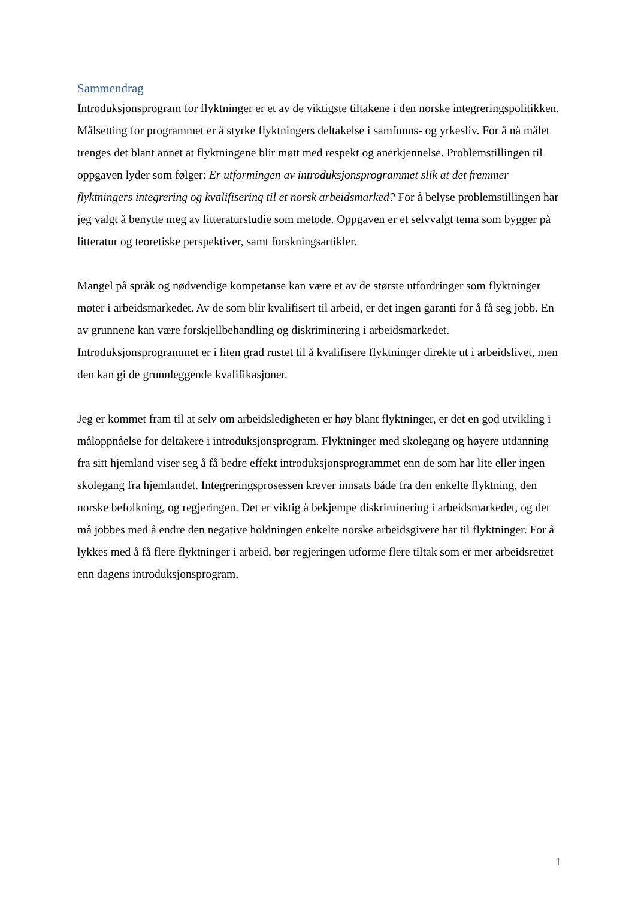Sammendrag
Introduksjonsprogram for flyktninger er et av de viktigste tiltakene i den norske integreringspolitikken. Målsetting for programmet er å styrke flyktningers deltakelse i samfunns- og yrkesliv. For å nå målet trenges det blant annet at flyktningene blir møtt med respekt og anerkjennelse. Problemstillingen til oppgaven lyder som følger: Er utformingen av introduksjonsprogrammet slik at det fremmer flyktningers integrering og kvalifisering til et norsk arbeidsmarked? For å belyse problemstillingen har jeg valgt å benytte meg av litteraturstudie som metode. Oppgaven er et selvvalgt tema som bygger på litteratur og teoretiske perspektiver, samt forskningsartikler.
Mangel på språk og nødvendige kompetanse kan være et av de største utfordringer som flyktninger møter i arbeidsmarkedet. Av de som blir kvalifisert til arbeid, er det ingen garanti for å få seg jobb. En av grunnene kan være forskjellbehandling og diskriminering i arbeidsmarkedet. Introduksjonsprogrammet er i liten grad rustet til å kvalifisere flyktninger direkte ut i arbeidslivet, men den kan gi de grunnleggende kvalifikasjoner.
Jeg er kommet fram til at selv om arbeidsledigheten er høy blant flyktninger, er det en god utvikling i måloppnåelse for deltakere i introduksjonsprogram. Flyktninger med skolegang og høyere utdanning fra sitt hjemland viser seg å få bedre effekt introduksjonsprogrammet enn de som har lite eller ingen skolegang fra hjemlandet. Integreringsprosessen krever innsats både fra den enkelte flyktning, den norske befolkning, og regjeringen. Det er viktig å bekjempe diskriminering i arbeidsmarkedet, og det må jobbes med å endre den negative holdningen enkelte norske arbeidsgivere har til flyktninger. For å lykkes med å få flere flyktninger i arbeid, bør regjeringen utforme flere tiltak som er mer arbeidsrettet enn dagens introduksjonsprogram.
1